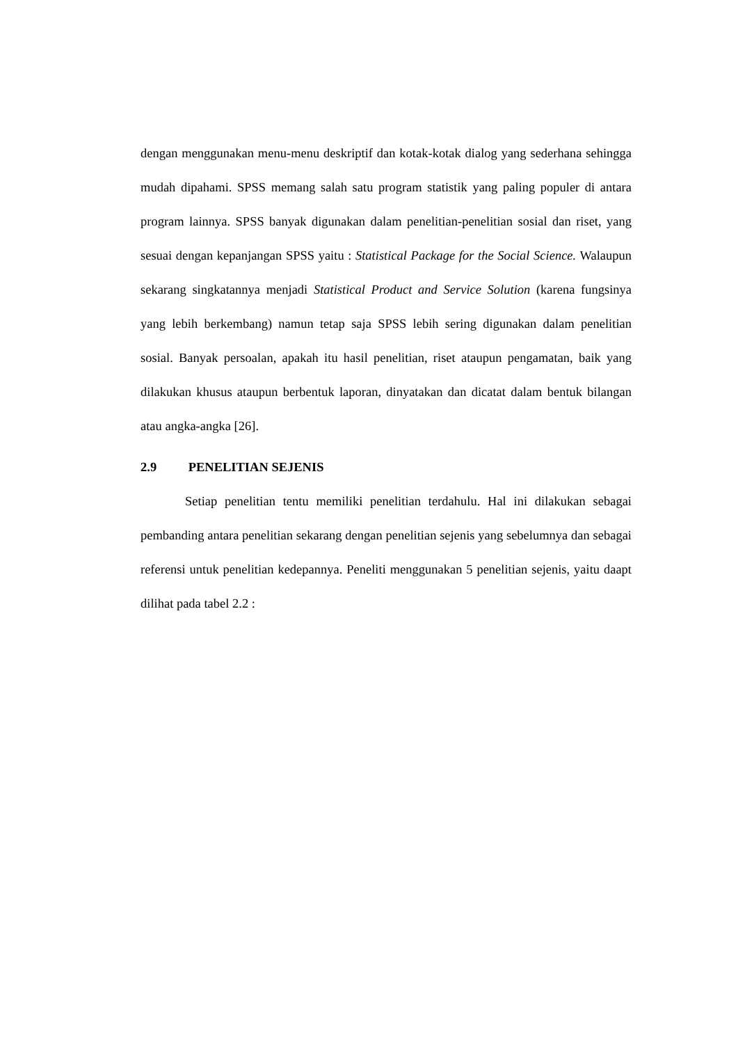dengan menggunakan menu-menu deskriptif dan kotak-kotak dialog yang sederhana sehingga mudah dipahami. SPSS memang salah satu program statistik yang paling populer di antara program lainnya. SPSS banyak digunakan dalam penelitian-penelitian sosial dan riset, yang sesuai dengan kepanjangan SPSS yaitu : Statistical Package for the Social Science. Walaupun sekarang singkatannya menjadi Statistical Product and Service Solution (karena fungsinya yang lebih berkembang) namun tetap saja SPSS lebih sering digunakan dalam penelitian sosial. Banyak persoalan, apakah itu hasil penelitian, riset ataupun pengamatan, baik yang dilakukan khusus ataupun berbentuk laporan, dinyatakan dan dicatat dalam bentuk bilangan atau angka-angka [26].
2.9 PENELITIAN SEJENIS
Setiap penelitian tentu memiliki penelitian terdahulu. Hal ini dilakukan sebagai pembanding antara penelitian sekarang dengan penelitian sejenis yang sebelumnya dan sebagai referensi untuk penelitian kedepannya. Peneliti menggunakan 5 penelitian sejenis, yaitu daapt dilihat pada tabel 2.2 :